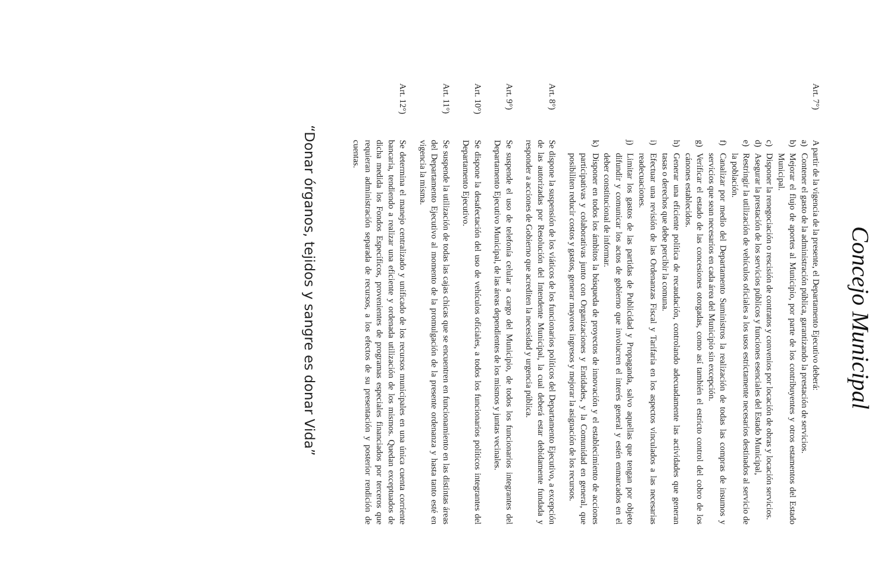Concejo Municipal
Art. 7°)
A partir de la vigencia de la presente, el Departamento Ejecutivo deberá:
a) Contener el gasto de la administración pública, garantizando la prestación de servicios.
b) Mejorar el flujo de aportes al Municipio, por parte de los contribuyentes y otros estamentos del Estado Municipal.
c) Disponer la renegociación o rescisión de contratos y convenios por locación de obras y locación servicios.
d) Asegurar la prestación de los servicios públicos y funciones esenciales del Estado Municipal,
e) Restringir la utilización de vehículos oficiales a los usos estrictamente necesarios destinados al servicio de la población.
f) Canalizar por medio del Departamento Suministros la realización de todas las compras de insumos y servicios que sean necesarios en cada área del Municipio sin excepción.
g) Verificar el estado de las concesiones otorgadas, como así también el estricto control del cobro de los cánones establecidos.
h) Generar una eficiente política de recaudación, controlando adecuadamente las actividades que generan tasas o derechos que debe percibir la comuna.
i) Efectuar una revisión de las Ordenanzas Fiscal y Tarifaria en los aspectos vinculados a las necesarias readecuaciones.
j) Limitar los gastos de las partidas de Publicidad y Propaganda, salvo aquellas que tengan por objeto difundir y comunicar los actos de gobierno que involucren el interés general y estén enmarcados en el deber constitucional de informar.
k) Disponer en todos los ámbitos la búsqueda de proyectos de innovación y el establecimiento de acciones participativas y colaborativas junto con Organizaciones y Entidades, y la Comunidad en general, que posibiliten reducir costos y gastos, generar mayores ingresos y mejorar la asignación de los recursos.
Art. 8°)
Se dispone la suspensión de los viáticos de los funcionarios políticos del Departamento Ejecutivo, a excepción de las autorizadas por Resolución del Intendente Municipal, la cual deberá estar debidamente fundada y responder a acciones de Gobierno que acrediten la necesidad y urgencia pública.
Art. 9°)
Se suspende el uso de telefonía celular a cargo del Municipio, de todos los funcionarios integrantes del Departamento Ejecutivo Municipal, de las áreas dependientes de los mismos y juntas vecinales.
Art. 10°)
Se dispone la desafectación del uso de vehículos oficiales, a todos los funcionarios políticos integrantes del Departamento Ejecutivo.
Art. 11°)
Se suspende la utilización de todas las cajas chicas que se encuentren en funcionamiento en las distintas áreas del Departamento Ejecutivo al momento de la promulgación de la presente ordenanza y hasta tanto esté en vigencia la misma.
Art. 12°)
Se determina el manejo centralizado y unificado de los recursos municipales en una única cuenta corriente bancaria, tendiendo a realizar una eficiente y ordenada utilización de los mismos. Quedan exceptuados de dicha medida los Fondos Específicos, provenientes de programas especiales financiados por terceros que requieran administración separada de recursos, a los efectos de su presentación y posterior rendición de cuentas.
“Donar órganos, tejidos y sangre es donar Vida”